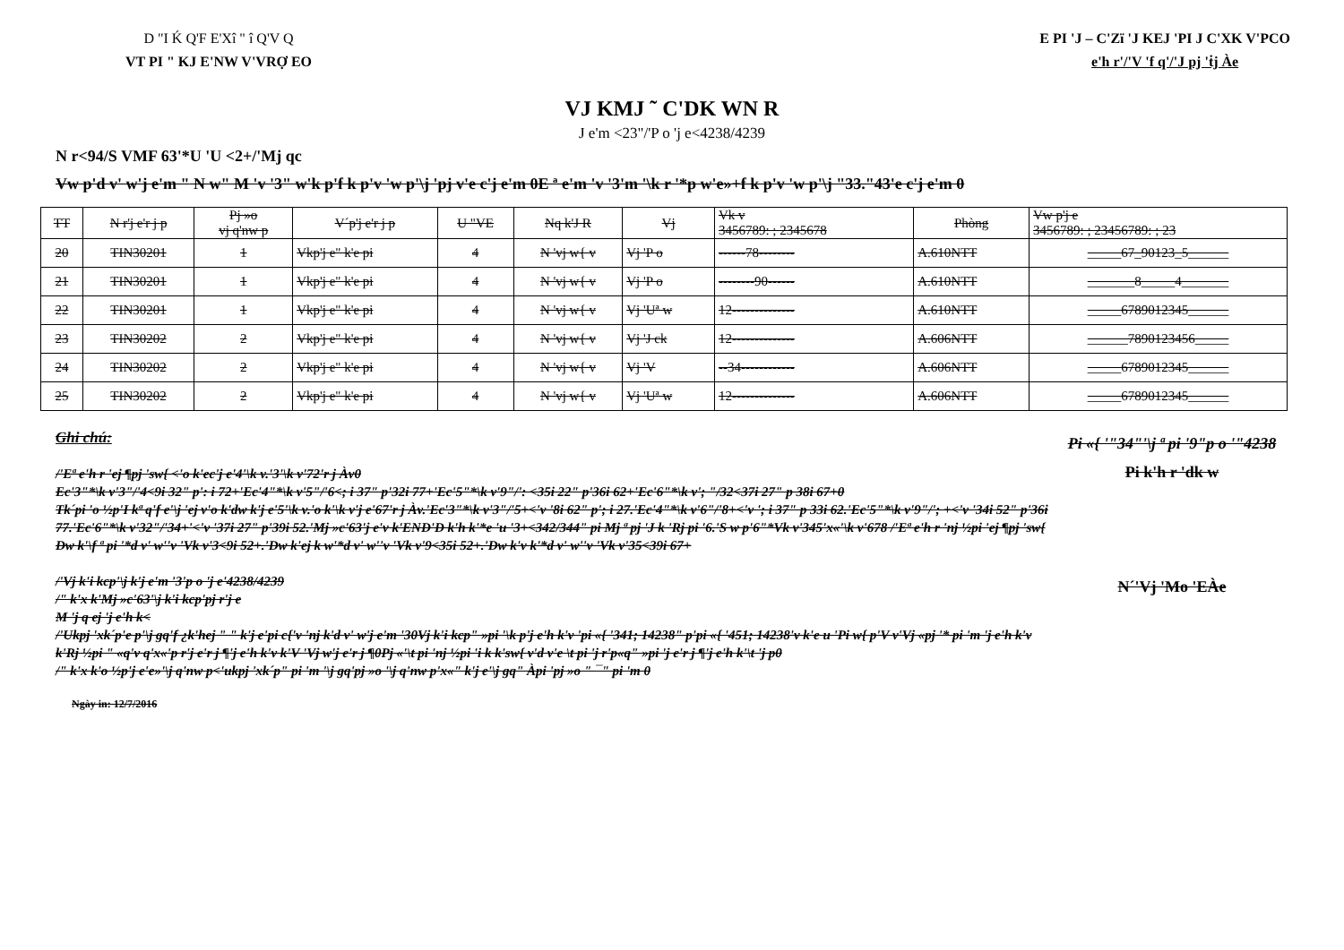D "I Ḱ Q'F E'Xî " î Q'V Q
VT PI " KJ E'NW V'VRỢ EO
E PI 'J – C'Zï 'J KEJ 'PI J C'XK V'PCO
e'h r'/'V 'f q'/'J pj 'ṫj Àe
VJ KMJ ˜ C'DK WN R
J e'm <23"/'P o 'j e<4238/4239
N r<94/S VMF 63'*U 'U <2+/'Mj qc
Vw p'd v' w'j e'm " N w" M 'v '3" w'k p'f k p'v 'w p'\j 'pj v'e c'j e'm 0E ª e'm 'v '3'm '\k r '*p w'e»+f k p'v 'w p'\j "33."43'e c'j e'm 0
| TT | N r'j e'r j p | Pj »o vj q'nw p | V´p'j e'r j p | U "VE | Nq k'J R | Vj | Vk v 3456789: ; 2345678 | Phòng | Vw p'j e 3456789: ; 23456789: ; 23 |
| --- | --- | --- | --- | --- | --- | --- | --- | --- | --- |
| 20 | TIN30201 | 1 | Vkp'j e" k'e pi | 4 | N 'vj w{ v | Vj 'P o | ------78-------- | A.610NTT | _____67_90123_5______ |
| 21 | TIN30201 | 1 | Vkp'j e" k'e pi | 4 | N 'vj w{ v | Vj 'P o | --------90------ | A.610NTT | _______8_____4_______ |
| 22 | TIN30201 | 1 | Vkp'j e" k'e pi | 4 | N 'vj w{ v | Vj 'Uª w | 12-------------- | A.610NTT | _____6789012345______ |
| 23 | TIN30202 | 2 | Vkp'j e" k'e pi | 4 | N 'vj w{ v | Vj 'J ck | 12-------------- | A.606NTT | ______7890123456_____ |
| 24 | TIN30202 | 2 | Vkp'j e" k'e pi | 4 | N 'vj w{ v | Vj 'V | --34------------ | A.606NTT | _____6789012345______ |
| 25 | TIN30202 | 2 | Vkp'j e" k'e pi | 4 | N 'vj w{ v | Vj 'Uª w | 12-------------- | A.606NTT | _____6789012345______ |
Ghi chú:
/'Eª e'h r 'ej ¶pj 'sw{ <'o k'ec'j e'4'\k v.'3'\k v'72'r j Àv0
Ec'3"*\k v'3"/'4<9i 32" p': i 72+'Ec'4"*\k v'5"/'6<; i 37" p'32i 77+'Ec'5"*\k v'9"/': <35i 22" p'36i 62+'Ec'6"*\k v'; "/32<37i 27" p 38i 67+0
Tk´pi 'o ½p'I kª q'f e'\j 'ej v'o k'dw k'j e'5'\k v.'o k'\k v'j e'67'r j Àv.'Ec'3"*\k v'3"/'5+<'v '8i 62" p'; i 27.'Ec'4"*\k v'6"/'8+<'v '; i 37" p 33i 62.'Ec'5"*\k v'9"/'; +<'v '34i 52" p'36i 77.'Ec'6"*\k v'32"/'34+'<'v '37i 27" p'39i 52.'Mj »c'63'j e'v k'END'D k'h k'*e 'u '3+<342/344" pi Mj ª pj 'J k 'Rj pi '6.'S w p'6"*Vk v'345'x«'\k v'678 /'Eª e'h r 'nj ½pi 'ej ¶pj 'sw{
Dw k'\f ª pi '*d v' w''v 'Vk v'3<9i 52+.'Dw k'ej k w'*d v' w''v 'Vk v'9<35i 52+.'Dw k'v k'*d v' w''v 'Vk v'35<39i 67+
/'Vj k'i kcp'\j k'j e'm '3'p o 'j e'4238/4239
/" k'x k'Mj »c'63'\j k'i kcp'pj r'j e
M 'j q ej 'j e'h k<
/'Ukpj 'xk´p'e p'\j gq'f ¿k'hej " " k'j e'pi c{'v 'nj k'd v' w'j e'm '30Vj k'i kcp" »pi '\k p'j e'h k'v 'pi «{ '341; 14238" p'pi «{ '451; 14238'v k'e u 'Pi w{ p'V v'Vj «pj '* pi 'm 'j e'h k'v k'Rj ½pi " «q'v q'x«'p r'j e'r j ¶'j e'h k'v k'V 'Vj w'j e'r j ¶0Pj «'\t pi 'nj ½pi 'i k k'sw{ v'd v'e \t pi 'j r'p«q" »pi 'j e'r j ¶'j e'h k'\t 'j p0
/" k'x k'o ½p'j e'e»'\j q'nw p<'ukpj 'xk´p" pi 'm '\j gq'pj »o '\j q'nw p'x«" k'j e'\j gq" Àpi 'pj »o " ¯" pi 'm 0
Pi «{ '"34"'\j ª pi '9"p o '"4238
Pi k'h r 'dk w
N´'Vj 'Mo 'EÀe
Ngày in: 12/7/2016